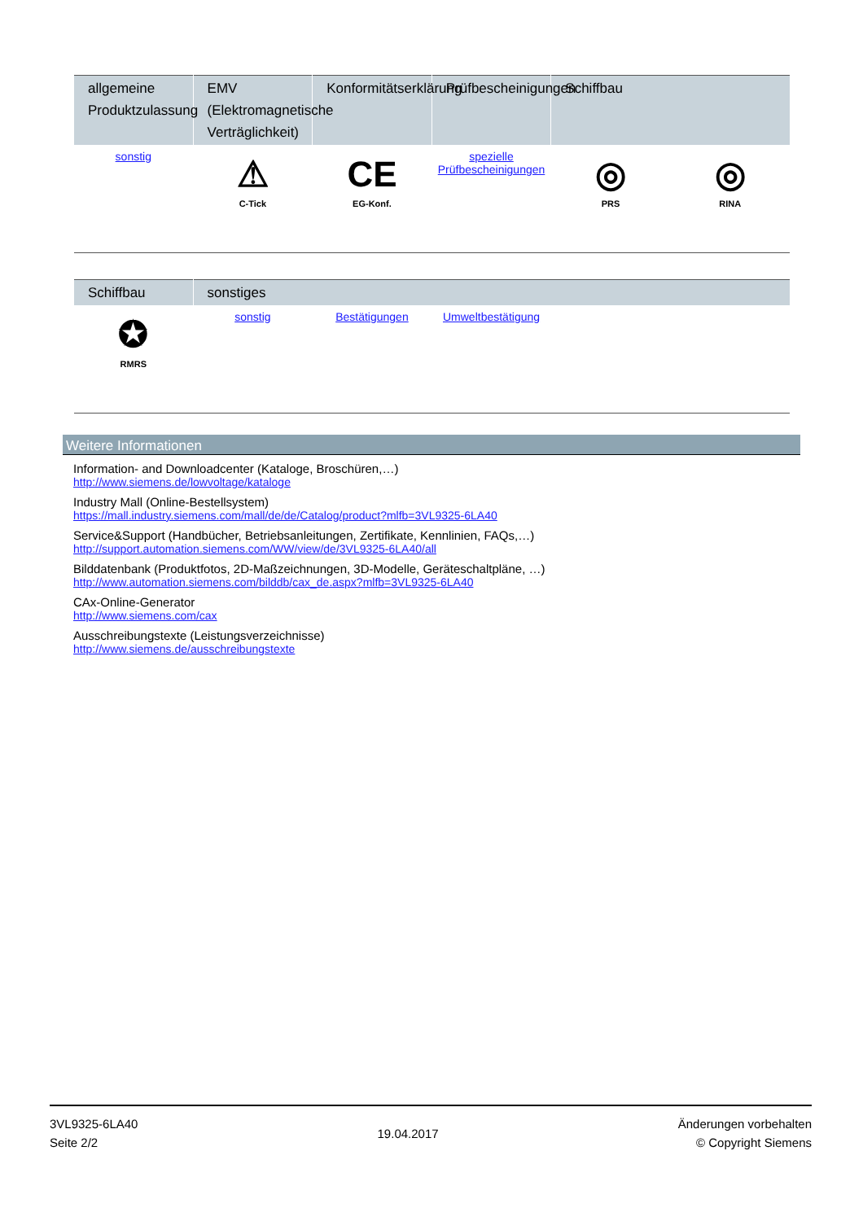| allgemeine Produktzulassung | EMV (Elektromagnetische Verträglichkeit) | Konformitätserklärung | Prüfbescheinigungen | Schiffbau | |
| --- | --- | --- | --- | --- | --- |
| sonstig | ⚠ C-Tick | CE EG-Konf. | spezielle Prüfbescheinigungen | ◎ PRS | ◎ RINA |
| Schiffbau | sonstiges | | | | |
| --- | --- | --- | --- | --- | --- |
| ✪ RMRS | sonstig | Bestätigungen | Umweltbestätigung | | |
Weitere Informationen
Information- and Downloadcenter (Kataloge, Broschüren,…)
http://www.siemens.de/lowvoltage/kataloge
Industry Mall (Online-Bestellsystem)
https://mall.industry.siemens.com/mall/de/de/Catalog/product?mlfb=3VL9325-6LA40
Service&Support (Handbücher, Betriebsanleitungen, Zertifikate, Kennlinien, FAQs,…)
http://support.automation.siemens.com/WW/view/de/3VL9325-6LA40/all
Bilddatenbank (Produktfotos, 2D-Maßzeichnungen, 3D-Modelle, Geräteschaltpläne, …)
http://www.automation.siemens.com/bilddb/cax_de.aspx?mlfb=3VL9325-6LA40
CAx-Online-Generator
http://www.siemens.com/cax
Ausschreibungstexte (Leistungsverzeichnisse)
http://www.siemens.de/ausschreibungstexte
3VL9325-6LA40
Seite 2/2
19.04.2017
Änderungen vorbehalten
© Copyright Siemens